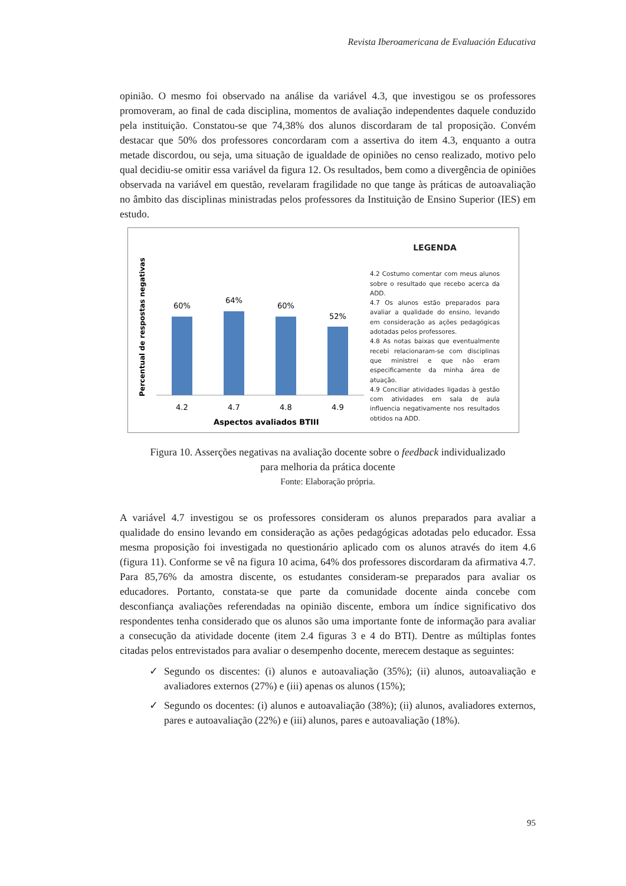Revista Iberoamericana de Evaluación Educativa
opinião. O mesmo foi observado na análise da variável 4.3, que investigou se os professores promoveram, ao final de cada disciplina, momentos de avaliação independentes daquele conduzido pela instituição. Constatou-se que 74,38% dos alunos discordaram de tal proposição. Convém destacar que 50% dos professores concordaram com a assertiva do item 4.3, enquanto a outra metade discordou, ou seja, uma situação de igualdade de opiniões no censo realizado, motivo pelo qual decidiu-se omitir essa variável da figura 12. Os resultados, bem como a divergência de opiniões observada na variável em questão, revelaram fragilidade no que tange às práticas de autoavaliação no âmbito das disciplinas ministradas pelos professores da Instituição de Ensino Superior (IES) em estudo.
Percentual de respostas negativas
60%
64%
60%
52%
4.2
4.7
4.8
4.9
Aspectos avaliados BTIII
LEGENDA
4.2 Costumo comentar com meus alunos sobre o resultado que recebo acerca da ADD.
4.7 Os alunos estão preparados para avaliar a qualidade do ensino, levando em consideração as ações pedagógicas adotadas pelos professores.
4.8 As notas baixas que eventualmente recebi relacionaram-se com disciplinas que ministrei e que não eram especificamente da minha área de atuação.
4.9 Conciliar atividades ligadas à gestão com atividades em sala de aula influencia negativamente nos resultados obtidos na ADD.
Figura 10. Asserções negativas na avaliação docente sobre o feedback individualizado
para melhoria da prática docente
Fonte: Elaboração própria.
A variável 4.7 investigou se os professores consideram os alunos preparados para avaliar a qualidade do ensino levando em consideração as ações pedagógicas adotadas pelo educador. Essa mesma proposição foi investigada no questionário aplicado com os alunos através do item 4.6 (figura 11). Conforme se vê na figura 10 acima, 64% dos professores discordaram da afirmativa 4.7. Para 85,76% da amostra discente, os estudantes consideram-se preparados para avaliar os educadores. Portanto, constata-se que parte da comunidade docente ainda concebe com desconfiança avaliações referendadas na opinião discente, embora um índice significativo dos respondentes tenha considerado que os alunos são uma importante fonte de informação para avaliar a consecução da atividade docente (item 2.4 figuras 3 e 4 do BTI). Dentre as múltiplas fontes citadas pelos entrevistados para avaliar o desempenho docente, merecem destaque as seguintes:
✓ Segundo os discentes: (i) alunos e autoavaliação (35%); (ii) alunos, autoavaliação e avaliadores externos (27%) e (iii) apenas os alunos (15%);
✓ Segundo os docentes: (i) alunos e autoavaliação (38%); (ii) alunos, avaliadores externos, pares e autoavaliação (22%) e (iii) alunos, pares e autoavaliação (18%).
95